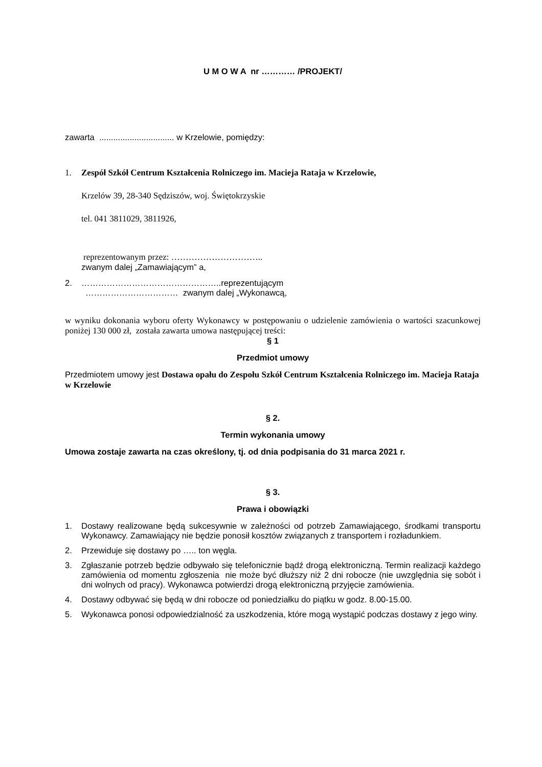U M O W A nr ………… /PROJEKT/
zawarta ................................ w Krzelowie, pomiędzy:
1. Zespół Szkół Centrum Kształcenia Rolniczego im. Macieja Rataja w Krzelowie,
Krzelów 39, 28-340 Sędziszów, woj. Świętokrzyskie
tel. 041 3811029, 3811926,
reprezentowanym przez: …………………………..
zwanym dalej „Zamawiającym” a,
2. …………………………………………..reprezentującym
…………………………… zwanym dalej „Wykonawcą,
w wyniku dokonania wyboru oferty Wykonawcy w postępowaniu o udzielenie zamówienia o wartości szacunkowej poniżej 130 000 zł, została zawarta umowa następującej treści:
§ 1
Przedmiot umowy
Przedmiotem umowy jest Dostawa opału do Zespołu Szkół Centrum Kształcenia Rolniczego im. Macieja Rataja w Krzelowie
§ 2.
Termin wykonania umowy
Umowa zostaje zawarta na czas określony, tj. od dnia podpisania do 31 marca 2021 r.
§ 3.
Prawa i obowiązki
1. Dostawy realizowane będą sukcesywnie w zależności od potrzeb Zamawiającego, środkami transportu Wykonawcy. Zamawiający nie będzie ponosił kosztów związanych z transportem i rozładunkiem.
2. Przewiduje się dostawy po ….. ton węgla.
3. Zgłaszanie potrzeb będzie odbywało się telefonicznie bądź drogą elektroniczną. Termin realizacji każdego zamówienia od momentu zgłoszenia nie może być dłuższy niż 2 dni robocze (nie uwzględnia się sobót i dni wolnych od pracy). Wykonawca potwierdzi drogą elektroniczną przyjęcie zamówienia.
4. Dostawy odbywać się będą w dni robocze od poniedziałku do piątku w godz. 8.00-15.00.
5. Wykonawca ponosi odpowiedzialność za uszkodzenia, które mogą wystąpić podczas dostawy z jego winy.